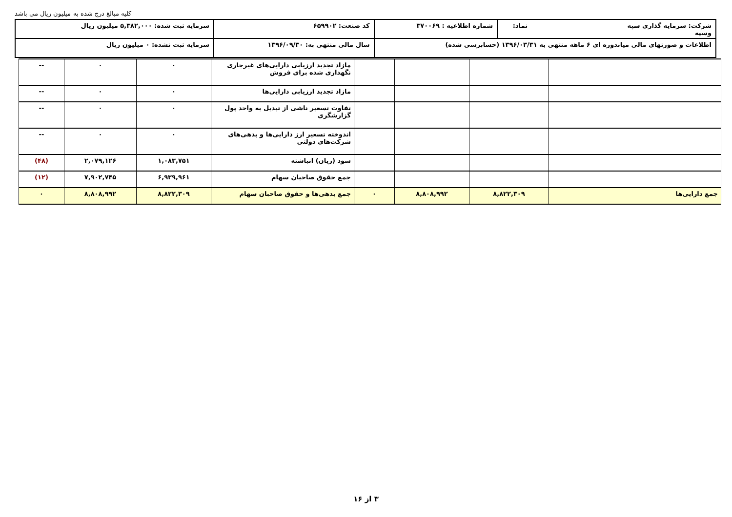کلیه مبالغ درج شده به میلیون ریال می باشد
| شرکت: سرمایه گذاری سپه نماد: وسپه | شماره اطلاعیه : ۳۷۰۰۶۹ | کد صنعت: ۶۵۹۹۰۲ | سرمایه ثبت شده: ۵,۳۸۲,۰۰۰ میلیون ریال |
| اطلاعات و صورتهای مالی میاندوره ای ۶ ماهه منتهی به ۱۳۹۶/۰۳/۳۱ (حسابرسی شده) | | سال مالی منتهی به: ۱۳۹۶/۰۹/۳۰ | سرمایه ثبت نشده: ۰ میلیون ریال |
| | | | | مازاد تجدید ارزیابی دارایی‌های غیرجاری نگهداری شده برای فروش | ۰ | ۰ | -- |
| | | | | مازاد تجدید ارزیابی دارایی‌ها | ۰ | ۰ | -- |
| | | | | تفاوت تسعیر ناشی از تبدیل به واحد پول گزارشگری | ۰ | ۰ | -- |
| | | | | اندوخته تسعیر ارز دارایی‌ها و بدهی‌های شرکت‌های دولتی | ۰ | ۰ | -- |
| | | | | سود (زیان) انباشته | ۱,۰۸۳,۷۵۱ | ۲,۰۷۹,۱۲۶ | (۴۸) |
| | | | | جمع حقوق صاحبان سهام | ۶,۹۳۹,۹۶۱ | ۷,۹۰۲,۷۴۵ | (۱۲) |
| جمع دارایی‌ها | ۸,۸۲۲,۳۰۹ | ۸,۸۰۸,۹۹۲ | ۰ | جمع بدهی‌ها و حقوق صاحبان سهام | ۸,۸۲۲,۳۰۹ | ۸,۸۰۸,۹۹۲ | ۰ |
۳ از ۱۶